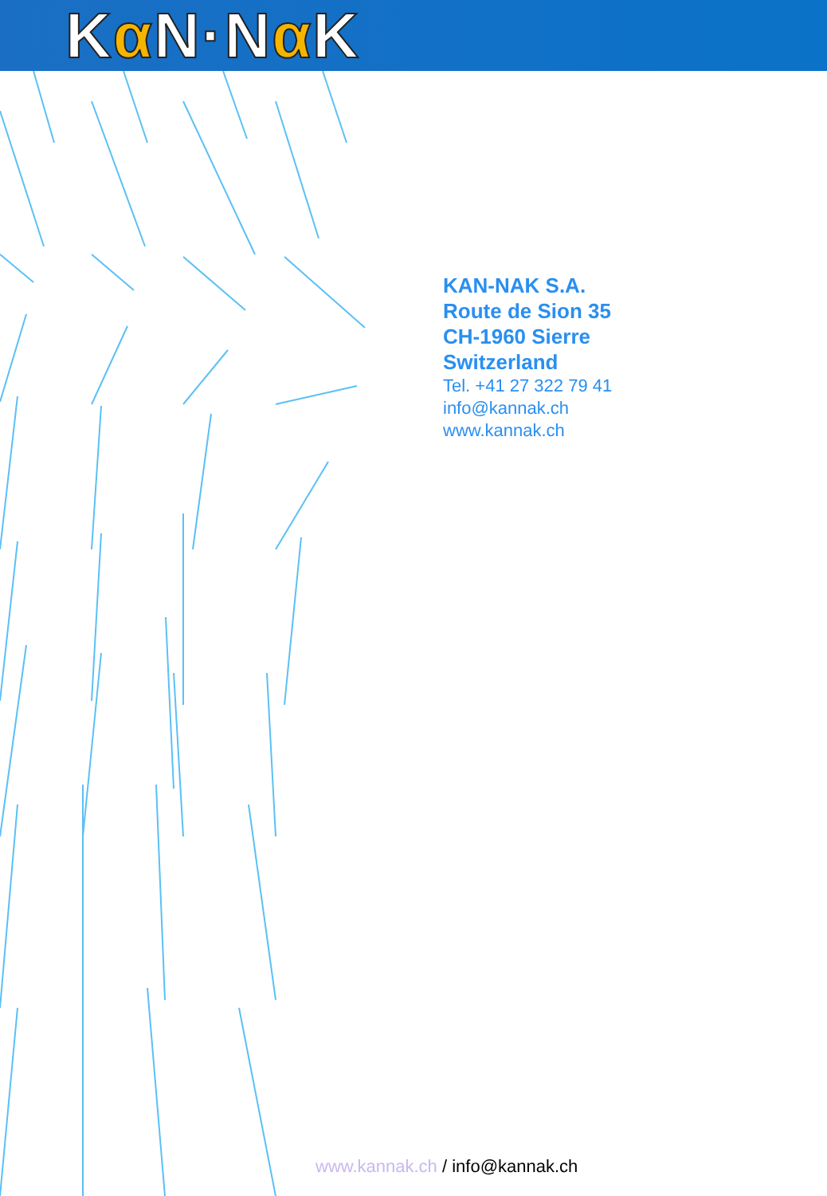Kα N·Nα K
KAN-NAK S.A.
Route de Sion 35
CH-1960 Sierre
Switzerland
Tel. +41 27 322 79 41
info@kannak.ch
www.kannak.ch
www.kannak.ch / info@kannak.ch